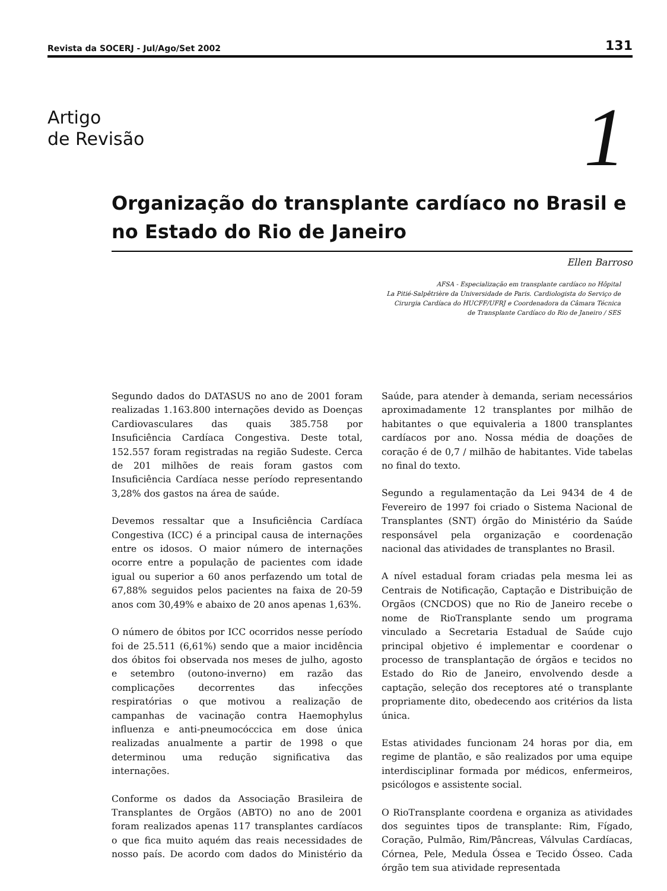Revista da SOCERJ - Jul/Ago/Set 2002 131
Artigo
de Revisão
1
Organização do transplante cardíaco no Brasil e no Estado do Rio de Janeiro
Ellen Barroso
AFSA - Especialização em transplante cardíaco no Hôpital
La Pitié-Salpêtrière da Universidade de Paris. Cardiologista do Serviço de
Cirurgia Cardíaca do HUCFF/UFRJ e Coordenadora da Câmara Técnica
de Transplante Cardíaco do Rio de Janeiro / SES
Segundo dados do DATASUS no ano de 2001 foram realizadas 1.163.800 internações devido as Doenças Cardiovasculares das quais 385.758 por Insuficiência Cardíaca Congestiva. Deste total, 152.557 foram registradas na região Sudeste. Cerca de 201 milhões de reais foram gastos com Insuficiência Cardíaca nesse período representando 3,28% dos gastos na área de saúde.
Devemos ressaltar que a Insuficiência Cardíaca Congestiva (ICC) é a principal causa de internações entre os idosos. O maior número de internações ocorre entre a população de pacientes com idade igual ou superior a 60 anos perfazendo um total de 67,88% seguidos pelos pacientes na faixa de 20-59 anos com 30,49% e abaixo de 20 anos apenas 1,63%.
O número de óbitos por ICC ocorridos nesse período foi de 25.511 (6,61%) sendo que a maior incidência dos óbitos foi observada nos meses de julho, agosto e setembro (outono-inverno) em razão das complicações decorrentes das infecções respiratórias o que motivou a realização de campanhas de vacinação contra Haemophylus influenza e anti-pneumocóccica em dose única realizadas anualmente a partir de 1998 o que determinou uma redução significativa das internações.
Conforme os dados da Associação Brasileira de Transplantes de Orgãos (ABTO) no ano de 2001 foram realizados apenas 117 transplantes cardíacos o que fica muito aquém das reais necessidades de nosso país. De acordo com dados do Ministério da Saúde, para atender à demanda, seriam necessários aproximadamente 12 transplantes por milhão de habitantes o que equivaleria a 1800 transplantes cardíacos por ano. Nossa média de doações de coração é de 0,7 / milhão de habitantes. Vide tabelas no final do texto.
Segundo a regulamentação da Lei 9434 de 4 de Fevereiro de 1997 foi criado o Sistema Nacional de Transplantes (SNT) órgão do Ministério da Saúde responsável pela organização e coordenação nacional das atividades de transplantes no Brasil.
A nível estadual foram criadas pela mesma lei as Centrais de Notificação, Captação e Distribuição de Orgãos (CNCDOS) que no Rio de Janeiro recebe o nome de RioTransplante sendo um programa vinculado a Secretaria Estadual de Saúde cujo principal objetivo é implementar e coordenar o processo de transplantação de órgãos e tecidos no Estado do Rio de Janeiro, envolvendo desde a captação, seleção dos receptores até o transplante propriamente dito, obedecendo aos critérios da lista única.
Estas atividades funcionam 24 horas por dia, em regime de plantão, e são realizados por uma equipe interdisciplinar formada por médicos, enfermeiros, psicólogos e assistente social.
O RioTransplante coordena e organiza as atividades dos seguintes tipos de transplante: Rim, Fígado, Coração, Pulmão, Rim/Pâncreas, Válvulas Cardíacas, Córnea, Pele, Medula Óssea e Tecido Ósseo. Cada órgão tem sua atividade representada